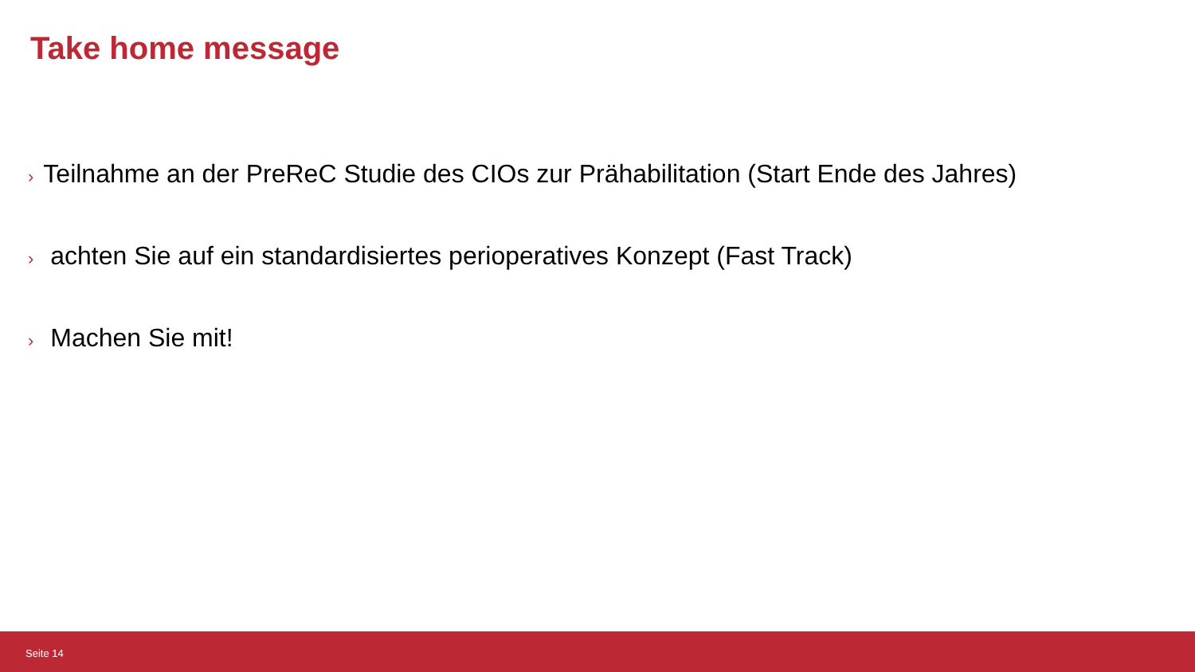Take home message
› Teilnahme an der PreReC Studie des CIOs zur Prähabilitation (Start Ende des Jahres)
› achten Sie auf ein standardisiertes perioperatives Konzept (Fast Track)
› Machen Sie mit!
Seite 14